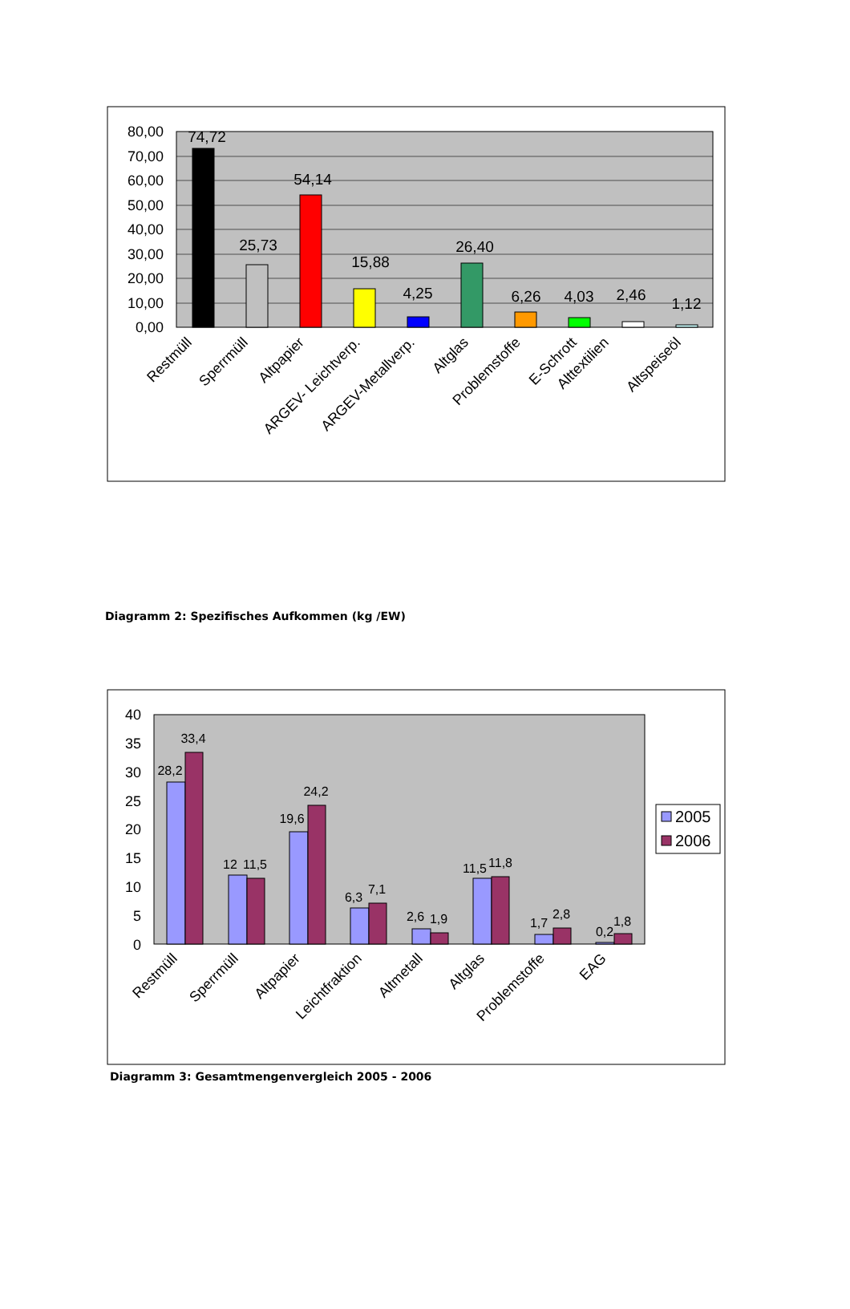80,00
70,00
60,00
50,00
40,00
30,00
20,00
10,00
0,00
74,72
25,73
54,14
15,88
4,25
26,40
6,26
4,03
2,46
1,12
Restmüll
Sperrmüll
Altpapier
ARGEV- Leichtverp.
ARGEV-Metallverp.
Altglas
Problemstoffe
E-Schrott
Alttextilien
Altspeiseöl
Diagramm 2: Spezifisches Aufkommen (kg /EW)
40
35
30
25
20
15
10
5
0
28,2
33,4
12
11,5
19,6
24,2
6,3
7,1
2,6
1,9
11,5
11,8
1,7
2,8
0,2
1,8
2005
2006
Restmüll
Sperrmüll
Altpapier
Leichtfraktion
Altmetall
Altglas
Problemstoffe
EAG
Diagramm 3: Gesamtmengenvergleich 2005 - 2006